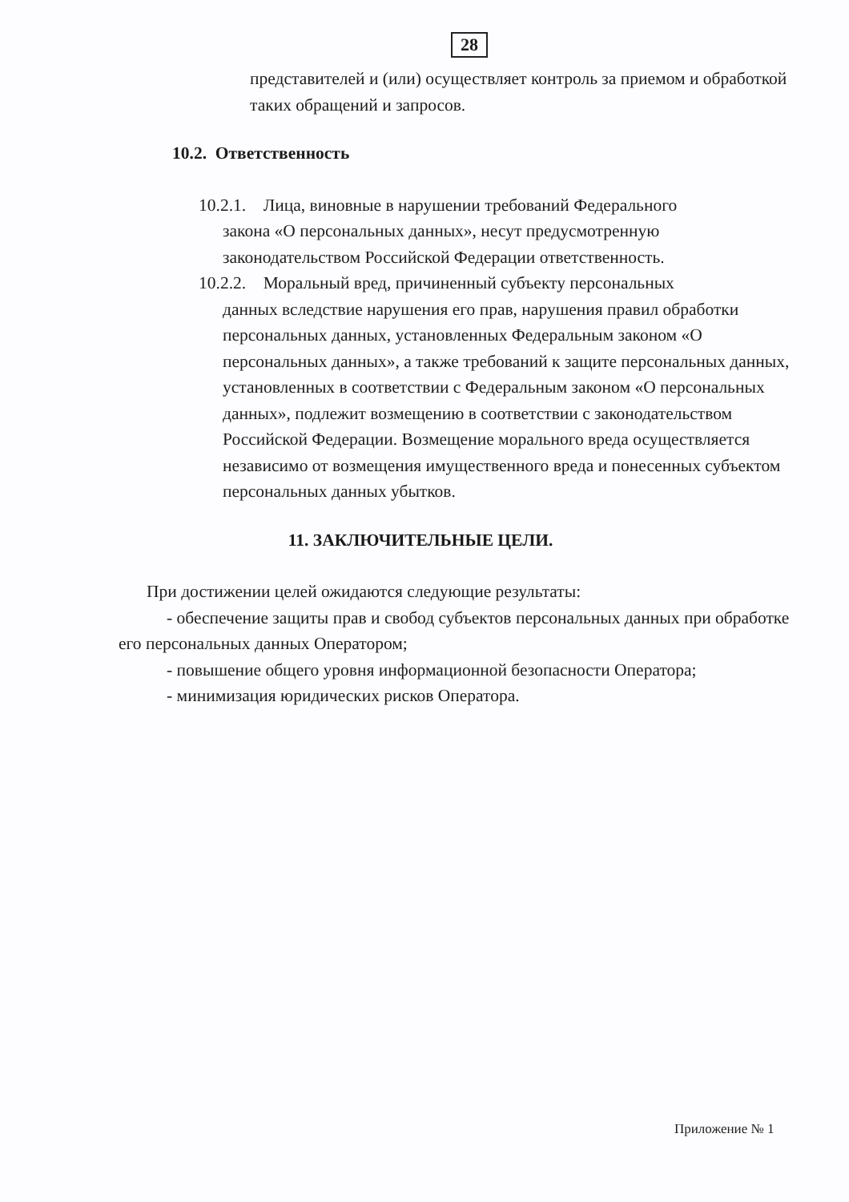28
представителей и (или) осуществляет контроль за приемом и обработкой таких обращений и запросов.
10.2. Ответственность
10.2.1. Лица, виновные в нарушении требований Федерального
закона «О персональных данных», несут предусмотренную законодательством Российской Федерации ответственность.
10.2.2. Моральный вред, причиненный субъекту персональных
данных вследствие нарушения его прав, нарушения правил обработки персональных данных, установленных Федеральным законом «О персональных данных», а также требований к защите персональных данных, установленных в соответствии с Федеральным законом «О персональных данных», подлежит возмещению в соответствии с законодательством Российской Федерации. Возмещение морального вреда осуществляется независимо от возмещения имущественного вреда и понесенных субъектом персональных данных убытков.
11. ЗАКЛЮЧИТЕЛЬНЫЕ ЦЕЛИ.
При достижении целей ожидаются следующие результаты:
- обеспечение защиты прав и свобод субъектов персональных данных при обработке его персональных данных Оператором;
- повышение общего уровня информационной безопасности Оператора;
- минимизация юридических рисков Оператора.
Приложение № 1